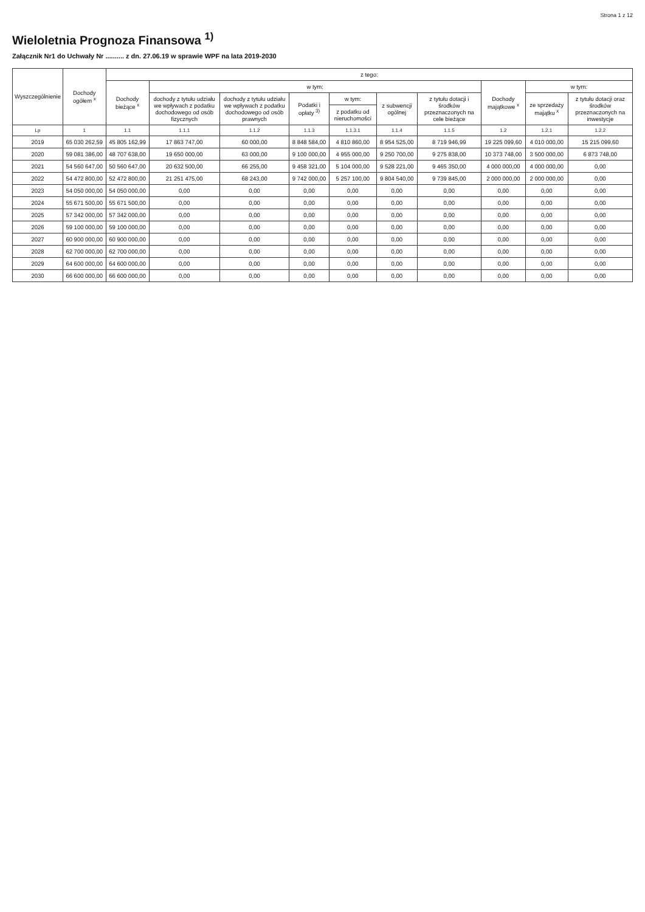Strona 1 z 12
Wieloletnia Prognoza Finansowa <sup>1)</sup>
Załącznik Nr1 do Uchwały Nr .......... z dn. 27.06.19 w sprawie WPF na lata 2019-2030
| Wyszczególnienie | Dochody ogółem <sup>x</sup> | z tego: | | | | | | | | | |
| --- | --- | --- | --- | --- | --- | --- | --- | --- | --- | --- | --- |
| | | Dochody bieżące <sup>x</sup> | w tym: | | | | | | Dochody majątkowe <sup>x</sup> | w tym: | |
| | | | dochody z tytułu udziału we wpływach z podatku dochodowego od osób fizycznych | dochody z tytułu udziału we wpływach z podatku dochodowego od osób prawnych | Podatki i opłaty <sup>3)</sup> | w tym: | z subwencji ogólnej | z tytułu dotacji i środków przeznaczonych na cele bieżące | | ze sprzedaży majątku <sup>x</sup> | z tytułu dotacji oraz środków przeznaczonych na inwestycje |
| | | | | | | z podatku od nieruchomości | | | | | |
| Lp | 1 | 1.1 | 1.1.1 | 1.1.2 | 1.1.3 | 1.1.3.1 | 1.1.4 | 1.1.5 | 1.2 | 1.2.1 | 1.2.2 |
| 2019 | 65 030 262,59 | 45 805 162,99 | 17 863 747,00 | 60 000,00 | 8 848 584,00 | 4 810 860,00 | 8 954 525,00 | 8 719 946,99 | 19 225 099,60 | 4 010 000,00 | 15 215 099,60 |
| 2020 | 59 081 386,00 | 48 707 638,00 | 19 650 000,00 | 63 000,00 | 9 100 000,00 | 4 955 000,00 | 9 250 700,00 | 9 275 838,00 | 10 373 748,00 | 3 500 000,00 | 6 873 748,00 |
| 2021 | 54 560 647,00 | 50 560 647,00 | 20 632 500,00 | 66 255,00 | 9 458 321,00 | 5 104 000,00 | 9 528 221,00 | 9 465 350,00 | 4 000 000,00 | 4 000 000,00 | 0,00 |
| 2022 | 54 472 800,00 | 52 472 800,00 | 21 251 475,00 | 68 243,00 | 9 742 000,00 | 5 257 100,00 | 9 804 540,00 | 9 739 845,00 | 2 000 000,00 | 2 000 000,00 | 0,00 |
| 2023 | 54 050 000,00 | 54 050 000,00 | 0,00 | 0,00 | 0,00 | 0,00 | 0,00 | 0,00 | 0,00 | 0,00 | 0,00 |
| 2024 | 55 671 500,00 | 55 671 500,00 | 0,00 | 0,00 | 0,00 | 0,00 | 0,00 | 0,00 | 0,00 | 0,00 | 0,00 |
| 2025 | 57 342 000,00 | 57 342 000,00 | 0,00 | 0,00 | 0,00 | 0,00 | 0,00 | 0,00 | 0,00 | 0,00 | 0,00 |
| 2026 | 59 100 000,00 | 59 100 000,00 | 0,00 | 0,00 | 0,00 | 0,00 | 0,00 | 0,00 | 0,00 | 0,00 | 0,00 |
| 2027 | 60 900 000,00 | 60 900 000,00 | 0,00 | 0,00 | 0,00 | 0,00 | 0,00 | 0,00 | 0,00 | 0,00 | 0,00 |
| 2028 | 62 700 000,00 | 62 700 000,00 | 0,00 | 0,00 | 0,00 | 0,00 | 0,00 | 0,00 | 0,00 | 0,00 | 0,00 |
| 2029 | 64 600 000,00 | 64 600 000,00 | 0,00 | 0,00 | 0,00 | 0,00 | 0,00 | 0,00 | 0,00 | 0,00 | 0,00 |
| 2030 | 66 600 000,00 | 66 600 000,00 | 0,00 | 0,00 | 0,00 | 0,00 | 0,00 | 0,00 | 0,00 | 0,00 | 0,00 |